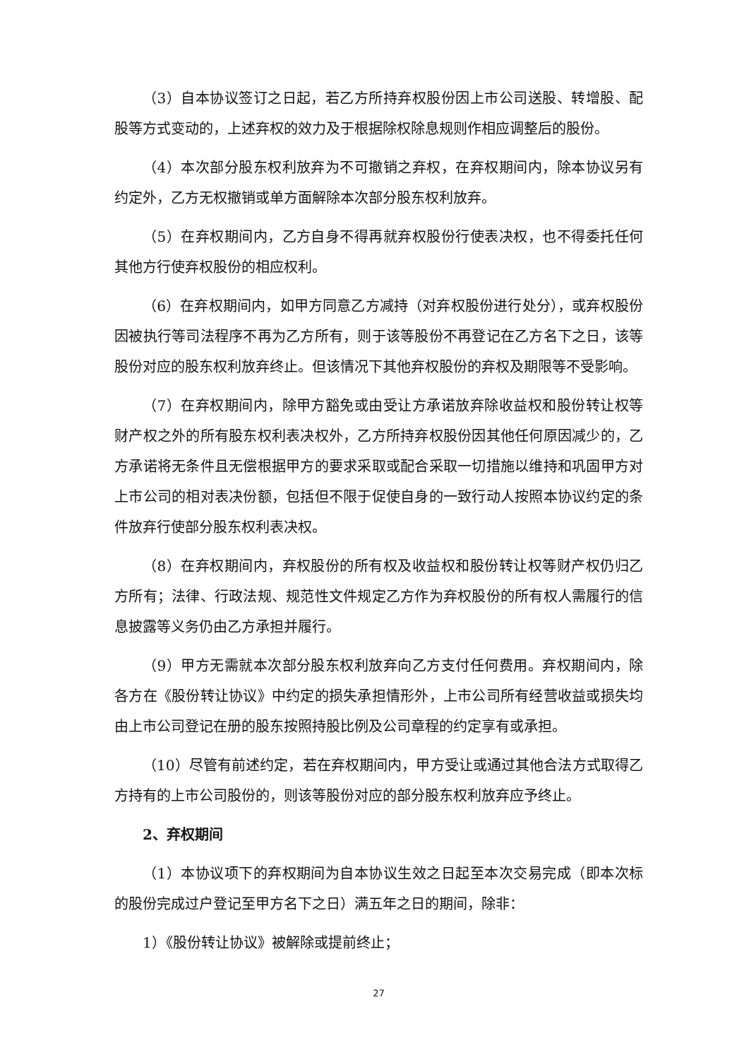（3）自本协议签订之日起，若乙方所持弃权股份因上市公司送股、转增股、配股等方式变动的，上述弃权的效力及于根据除权除息规则作相应调整后的股份。
（4）本次部分股东权利放弃为不可撤销之弃权，在弃权期间内，除本协议另有约定外，乙方无权撤销或单方面解除本次部分股东权利放弃。
（5）在弃权期间内，乙方自身不得再就弃权股份行使表决权，也不得委托任何其他方行使弃权股份的相应权利。
（6）在弃权期间内，如甲方同意乙方减持（对弃权股份进行处分），或弃权股份因被执行等司法程序不再为乙方所有，则于该等股份不再登记在乙方名下之日，该等股份对应的股东权利放弃终止。但该情况下其他弃权股份的弃权及期限等不受影响。
（7）在弃权期间内，除甲方豁免或由受让方承诺放弃除收益权和股份转让权等财产权之外的所有股东权利表决权外，乙方所持弃权股份因其他任何原因减少的，乙方承诺将无条件且无偿根据甲方的要求采取或配合采取一切措施以维持和巩固甲方对上市公司的相对表决份额，包括但不限于促使自身的一致行动人按照本协议约定的条件放弃行使部分股东权利表决权。
（8）在弃权期间内，弃权股份的所有权及收益权和股份转让权等财产权仍归乙方所有；法律、行政法规、规范性文件规定乙方作为弃权股份的所有权人需履行的信息披露等义务仍由乙方承担并履行。
（9）甲方无需就本次部分股东权利放弃向乙方支付任何费用。弃权期间内，除各方在《股份转让协议》中约定的损失承担情形外，上市公司所有经营收益或损失均由上市公司登记在册的股东按照持股比例及公司章程的约定享有或承担。
（10）尽管有前述约定，若在弃权期间内，甲方受让或通过其他合法方式取得乙方持有的上市公司股份的，则该等股份对应的部分股东权利放弃应予终止。
2、弃权期间
（1）本协议项下的弃权期间为自本协议生效之日起至本次交易完成（即本次标的股份完成过户登记至甲方名下之日）满五年之日的期间，除非：
1）《股份转让协议》被解除或提前终止；
27